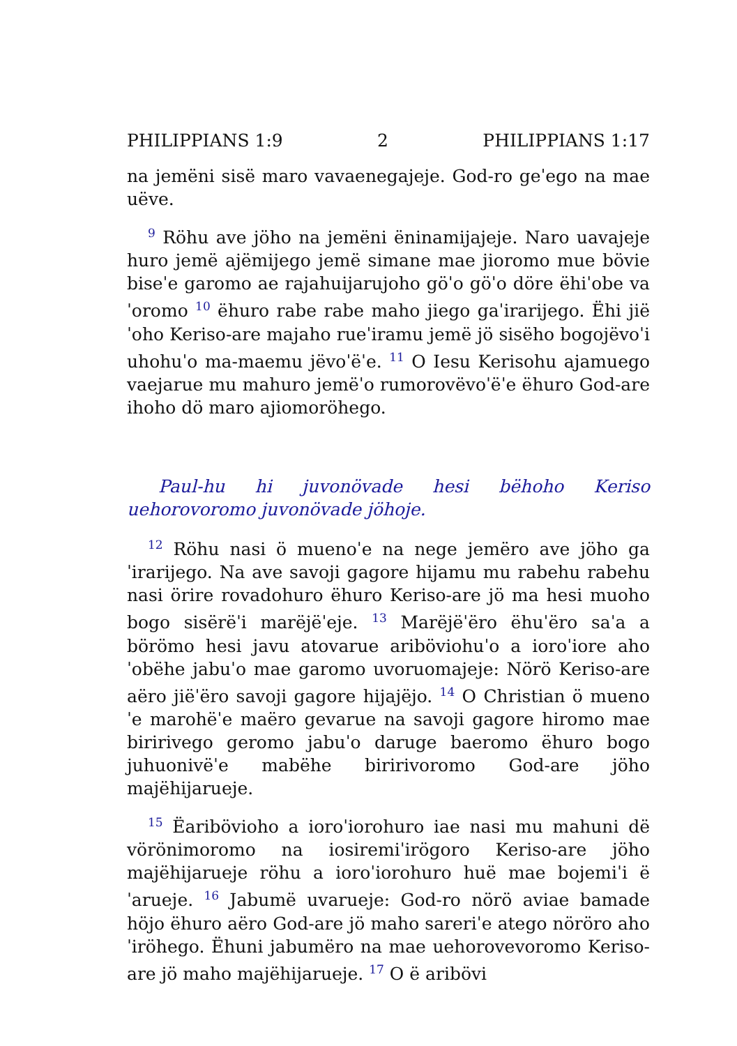PHILIPPIANS 1:9 2 PHILIPPIANS 1:17
na jemëni sisë maro vavaenegajeje. God-ro geˈego na mae uëve.
<sup>9</sup> Röhu ave jöho na jemëni ëninamijajeje. Naro uavajeje huro jemë ajëmijego jemë simane mae jioromo mue bövie biseˈe garomo ae rajahuijarujoho göˈo göˈo döre ëhiˈobe vaˈoromo <sup>10</sup> ëhuro rabe rabe maho jiego gaˈirarijego. Ëhi jiëˈoho Keriso-are majaho rueˈiramu jemë jö sisëho bogojëvoˈi uhohuˈo ma-maemu jëvoˈëˈe. <sup>11</sup> O Iesu Kerisohu ajamuego vaejarue mu mahuro jemëˈo rumorovëvoˈëˈe ëhuro God-are ihoho dö maro ajiomoröhego.
Paul-hu hi juvonövade hesi bëhoho Keriso uehorovoromo juvonövade jöhoje.
<sup>12</sup> Röhu nasi ö muenoˈe na nege jemëro ave jöho gaˈirarijego. Na ave savoji gagore hijamu mu rabehu rabehu nasi örire rovadohuro ëhuro Keriso-are jö ma hesi muoho bogo sisërëˈi marëjëˈeje. <sup>13</sup> Marëjëˈëro ëhuˈëro saˈa a börömo hesi javu atovarue ariböviohuˈo a ioroˈiore ahoˈobëhe jabuˈo mae garomo uvoruomajeje: Nörö Keriso-are aëro jiëˈëro savoji gagore hijajëjo. <sup>14</sup> O Christian ö muenoˈe marohëˈe maëro gevarue na savoji gagore hiromo mae biririvego geromo jabuˈo daruge baeromo ëhuro bogo juhuonivëˈe mabëhe biririvoromo God-are jöho majëhijarueje.
<sup>15</sup> Ëaribövioho a ioroˈiorohuro iae nasi mu mahuni dë vörönimoromo na iosiremiˈirögoro Keriso-are jöho majëhijarueje röhu a ioroˈiorohuro huë mae bojemiˈi ëˈarueje. <sup>16</sup> Jabumë uvarueje: God-ro nörö aviae bamade höjo ëhuro aëro God-are jö maho sareriˈe atego nöröro ahoˈiröhego. Ëhuni jabumëro na mae uehorovevoromo Keriso-are jö maho majëhijarueje. <sup>17</sup> O ë aribövi